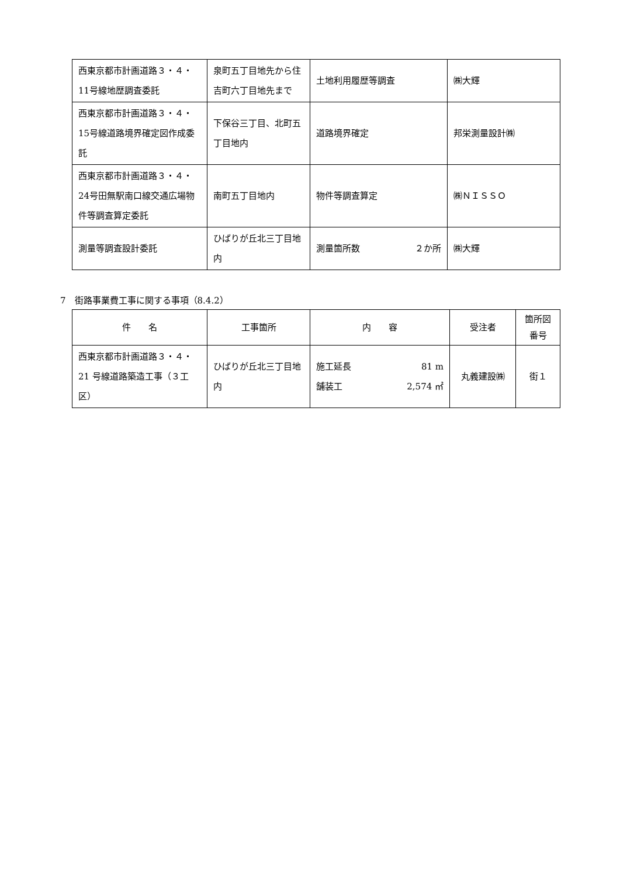| 西東京都市計画道路３・４・11号線地歴調査委託 | 泉町五丁目地先から住吉町六丁目地先まで | 土地利用履歴等調査 | ㈱大輝 |
| 西東京都市計画道路３・４・15号線道路境界確定図作成委託 | 下保谷三丁目、北町五丁目地内 | 道路境界確定 | 邦栄測量設計㈱ |
| 西東京都市計画道路３・４・24号田無駅南口線交通広場物件等調査算定委託 | 南町五丁目地内 | 物件等調査算定 | ㈱ＮＩＳＳＯ |
| 測量等調査設計委託 | ひばりが丘北三丁目地内 | 測量箇所数 ２か所 | ㈱大輝 |
7　街路事業費工事に関する事項（8.4.2）
| 件 名 | 工事箇所 | 内 容 | 受注者 | 箇所図番号 |
| --- | --- | --- | --- | --- |
| 西東京都市計画道路３・４・21 号線道路築造工事（３工区） | ひばりが丘北三丁目地内 | 施工延長 81 m 舗装工 2,574 ㎡ | 丸義建設㈱ | 街１ |